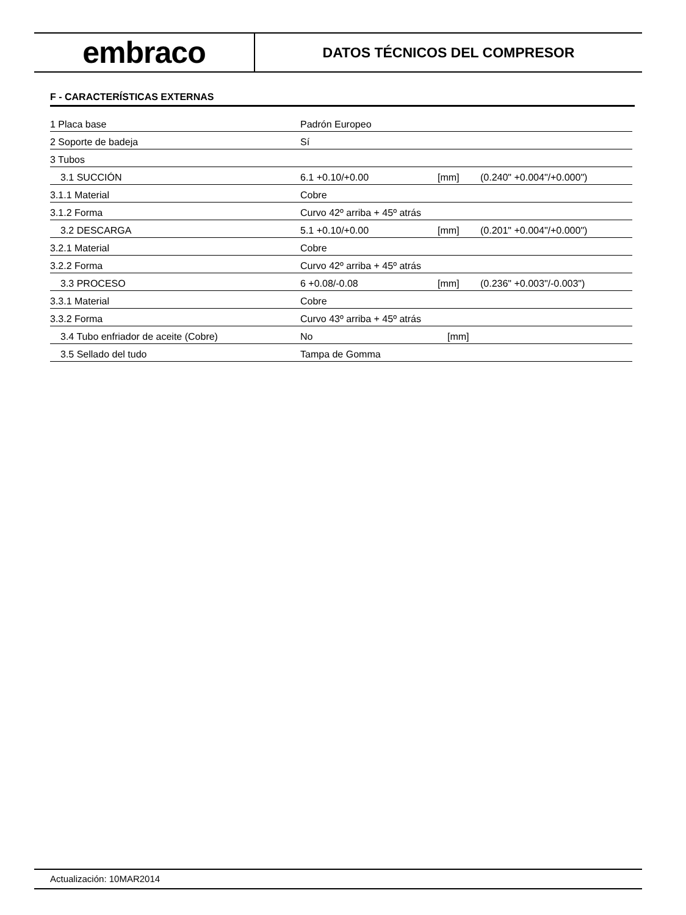embraco
DATOS TÉCNICOS DEL COMPRESOR
F - CARACTERÍSTICAS EXTERNAS
| 1 Placa base | Padrón Europeo | | |
| 2 Soporte de badeja | Sí | | |
| 3 Tubos | | | |
| 3.1 SUCCIÓN | 6.1 +0.10/+0.00 | [mm] | (0.240" +0.004"/+0.000") |
| 3.1.1 Material | Cobre | | |
| 3.1.2 Forma | Curvo 42º arriba + 45º atrás | | |
| 3.2 DESCARGA | 5.1 +0.10/+0.00 | [mm] | (0.201" +0.004"/+0.000") |
| 3.2.1 Material | Cobre | | |
| 3.2.2 Forma | Curvo 42º arriba + 45º atrás | | |
| 3.3 PROCESO | 6 +0.08/-0.08 | [mm] | (0.236" +0.003"/-0.003") |
| 3.3.1 Material | Cobre | | |
| 3.3.2 Forma | Curvo 43º arriba + 45º atrás | | |
| 3.4 Tubo enfriador de aceite (Cobre) | No | [mm] | |
| 3.5 Sellado del tudo | Tampa de Gomma | | |
Actualización: 10MAR2014